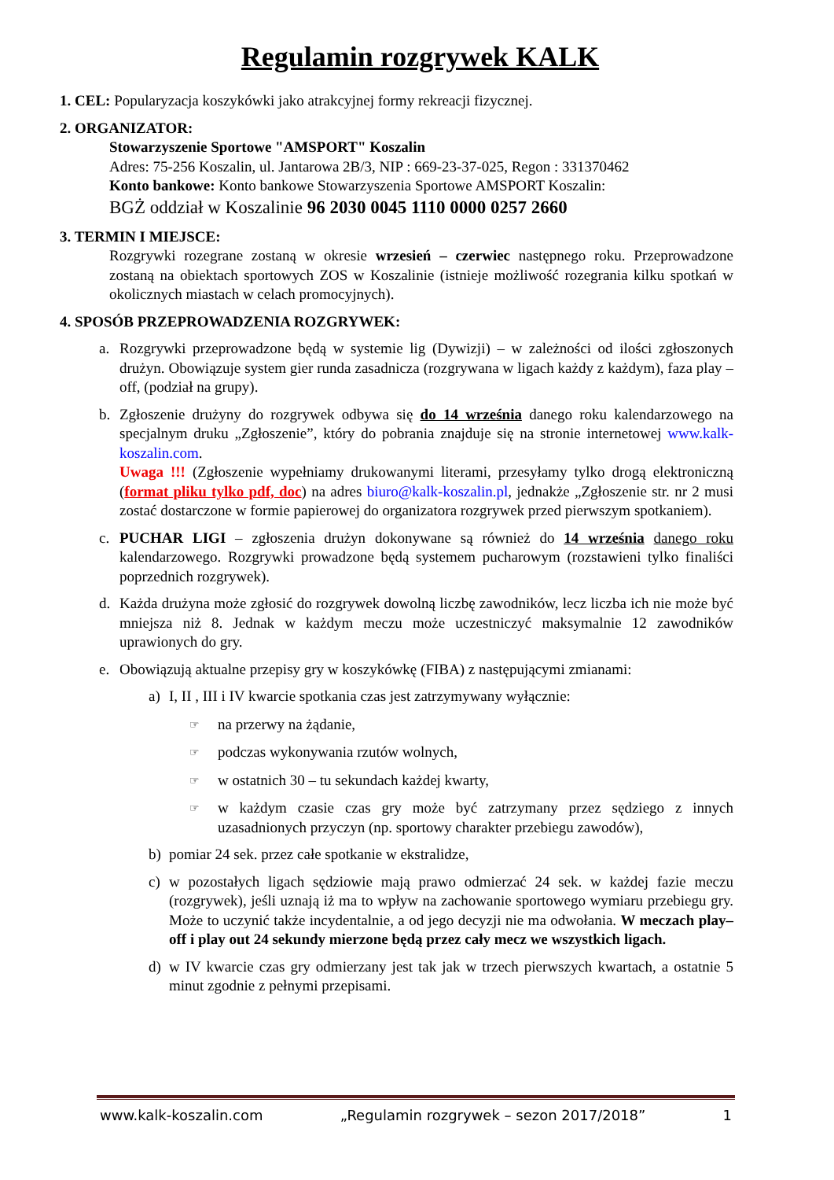Regulamin rozgrywek KALK
1. CEL: Popularyzacja koszykówki jako atrakcyjnej formy rekreacji fizycznej.
2. ORGANIZATOR:
Stowarzyszenie Sportowe "AMSPORT" Koszalin
Adres: 75-256 Koszalin, ul. Jantarowa 2B/3, NIP : 669-23-37-025, Regon : 331370462
Konto bankowe: Konto bankowe Stowarzyszenia Sportowe AMSPORT Koszalin:
BGŻ oddział w Koszalinie 96 2030 0045 1110 0000 0257 2660
3. TERMIN I MIEJSCE:
Rozgrywki rozegrane zostaną w okresie wrzesień – czerwiec następnego roku. Przeprowadzone zostaną na obiektach sportowych ZOS w Koszalinie (istnieje możliwość rozegrania kilku spotkań w okolicznych miastach w celach promocyjnych).
4. SPOSÓB PRZEPROWADZENIA ROZGRYWEK:
a. Rozgrywki przeprowadzone będą w systemie lig (Dywizji) – w zależności od ilości zgłoszonych drużyn. Obowiązuje system gier runda zasadnicza (rozgrywana w ligach każdy z każdym), faza play – off, (podział na grupy).
b. Zgłoszenie drużyny do rozgrywek odbywa się do 14 września danego roku kalendarzowego na specjalnym druku „Zgłoszenie”, który do pobrania znajduje się na stronie internetowej www.kalk-koszalin.com.
Uwaga !!! (Zgłoszenie wypełniamy drukowanymi literami, przesyłamy tylko drogą elektroniczną (format pliku tylko pdf, doc) na adres biuro@kalk-koszalin.pl, jednakże „Zgłoszenie str. nr 2 musi zostać dostarczone w formie papierowej do organizatora rozgrywek przed pierwszym spotkaniem).
c. PUCHAR LIGI – zgłoszenia drużyn dokonywane są również do 14 września danego roku kalendarzowego. Rozgrywki prowadzone będą systemem pucharowym (rozstawieni tylko finaliści poprzednich rozgrywek).
d. Każda drużyna może zgłosić do rozgrywek dowolną liczbę zawodników, lecz liczba ich nie może być mniejsza niż 8. Jednak w każdym meczu może uczestniczyć maksymalnie 12 zawodników uprawionych do gry.
e. Obowiązują aktualne przepisy gry w koszykówkę (FIBA) z następującymi zmianami:
a) I, II , III i IV kwarcie spotkania czas jest zatrzymywany wyłącznie:
☞ na przerwy na żądanie,
☞ podczas wykonywania rzutów wolnych,
☞ w ostatnich 30 – tu sekundach każdej kwarty,
☞ w każdym czasie czas gry może być zatrzymany przez sędziego z innych uzasadnionych przyczyn (np. sportowy charakter przebiegu zawodów),
b) pomiar 24 sek. przez całe spotkanie w ekstralidze,
c) w pozostałych ligach sędziowie mają prawo odmierzać 24 sek. w każdej fazie meczu (rozgrywek), jeśli uznają iż ma to wpływ na zachowanie sportowego wymiaru przebiegu gry. Może to uczynić także incydentalnie, a od jego decyzji nie ma odwołania. W meczach play–off i play out 24 sekundy mierzone będą przez cały mecz we wszystkich ligach.
d) w IV kwarcie czas gry odmierzany jest tak jak w trzech pierwszych kwartach, a ostatnie 5 minut zgodnie z pełnymi przepisami.
www.kalk-koszalin.com „Regulamin rozgrywek – sezon 2017/2018” 1